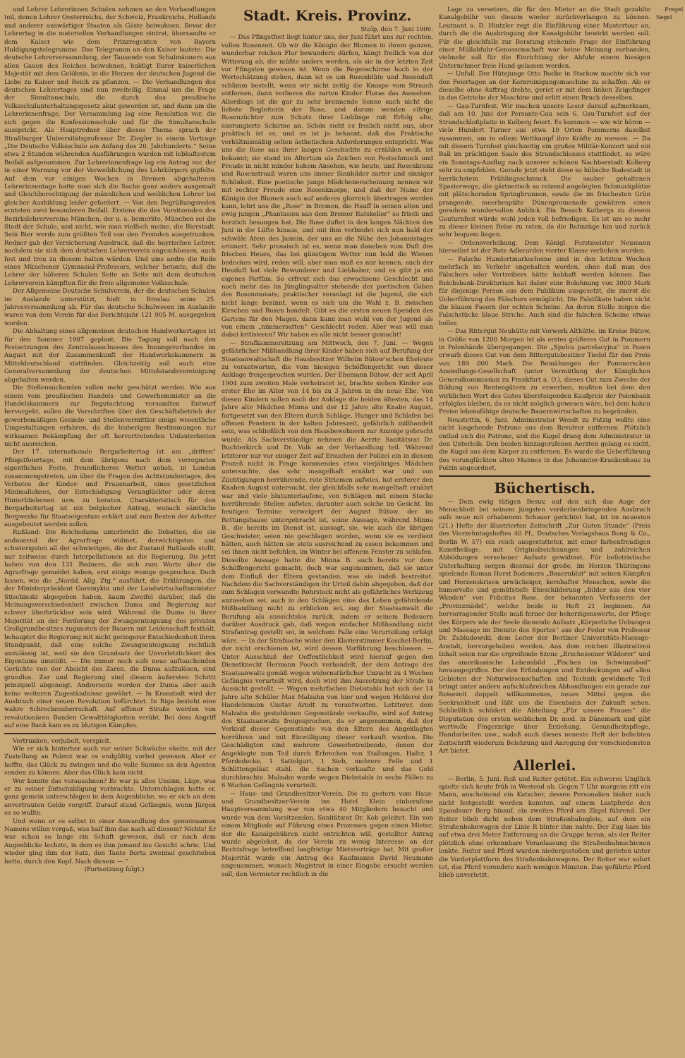und Lehrer Lehrerinnen Schulen nehmen an den Verhandlungen teil, denen Lehrer Oesterreichs, der Schweiz, Frankreichs, Hollands und anderer auswärtiger Staaten als Gäste beiwohnen. Bevor der Lehrertag in die materiellen Verhandlungen eintrat, übersandte er dem Kaiser wie dem Prinzregenten von Bayern Huldigungstelegramme. Das Telegramm an den Kaiser lautete: Die deutsche Lehrerversammlung, der Tausende von Schulmännern aus allen Gauen des Reiches beiwohnen, huldigt Eurer kaiserlichen Majestät mit dem Gelöbnis, in die Herzen der deutschen Jugend die Liebe zu Kaiser und Reich zu pflanzen. — Die Verhandlungen des deutschen Lehrertages sind nun zweiteilig. Einmal um die Frage der Simultanschule, die durch das preußische Volksschulunterhaltungsgesetz akut geworden ist, und dann um die Lehrerinnenfrage. Der Versammlung lag eine Resolution vor, die sich gegen die Konfessionsschule und für die Simultanschule ausspricht. Als Hauptredner über dieses Thema sprach der Straßburger Universitätsprofessor Dr. Ziegler in einem Vortrage „Die Deutsche Volksschule am Anfang des 20. Jahrhunderts.“ Seine etwa 2 Stunden währenden Ausführungen wurden mit lebhaftestem Beifall aufgenommen. Zur Lehrerinnenfrage lag ein Antrag vor, der in einer Warnung vor der Verweiblichung des Lehrkörpers gipfelte. Auf dem vor einigen Wochen in Bremen abgehaltenen Lehrerinnentage hatte man sich die Sache ganz anders ausgemalt und Gleichberechtigung der männlichen und weiblichen Lehrer bei gleicher Ausbildung leider gefordert. — Von den Begrüßungsreden ernteten zwei besonderen Beifall. Erstens die des Vorsitzenden des Bezirkslehrervereins München, der u. a. bemerkte, München sei die Stadt der Schule, und nicht, wie man vielfach meine, die Bierstadt. Sein Bier werde zum größten Teil von den Fremden ausgetrunken. Redner gab der Versicherung Ausdruck, daß die bayrischen Lehrer, nachdem sie sich dem deutschen Lehrerverein angeschlossen, auch fest und treu zu diesem halten würden. Und ums andre die Rede eines Münchener Gymnasial-Professors, welcher betonte, daß die Lehrer der höheren Schulen Seite an Seite mit dem deutschen Lehrerverein kämpften für die freie allgemeine Volksschule.
Der Allgemeine Deutsche Schulverein, der die deutschen Schulen im Auslande unterstützt, hielt in Breslau seine 25. Jahresversammlung ab. Für das deutsche Schulwesen im Auslande waren von dem Verein für das Berichtsjahr 121 905 M. ausgegeben worden.
Die Abhaltung eines allgemeinen deutschen Handwerkertages ist für den Sommer 1907 geplant. Die Tagung soll nach den Festsetzungen des Zentralausschusses des Innungsverbandes im August mit der Zusammenkunft der Handwerkskammern in Mitteldeutschland stattfinden. Gleichzeitig soll auch eine Generalversammlung der deutschen Mittelstandsvereinigung abgehalten werden.
Die Stellensuchenden sollen mehr geschützt werden. Wie aus einem vom preußischen Handels- und Gewerbeminister an die Handelskammern zur Begutachtung versandten Entwurf hervorgeht, sollen die Vorschriften über den Geschäftsbetrieb der gewerbsmäßigen Gesinde- und Stellenvermittler einige wesentliche Umgestaltungen erfahren, da die bisherigen Bestimmungen zur wirksamen Bekämpfung der oft hervortretenden Unlauterkeiten nicht ausreichen.
Der 17. internationale Bergarbeitertag ist am „dritten“ Pfingstfeiertage, mit dem übrigens nach dem verregneten eigentlichen Feste, freundlicheres Wetter anhob, in London zusammengetreten, um über die Fragen des Achtstundentages, des Verbotes der Kinder- und Frauenarbeit, eines gesetzlichen Minimallohnes, der Entschädigung Verunglückter oder deren Hinterbliebenen usw. zu beraten. Charakteristisch für den Bergarbeitertag ist ein belgischer Antrag, wonach sämtliche Bergwerke für Staatseigentum erklärt und zum Besten der Arbeiter ausgebeutet werden sollen.
Rußland: Die Reichsduma unterbricht die Debatten, die sie andauernd der Agrarfrage widmet, derwichtigsten und schwierigsten all der schwierigen, die der Zustand Rußlands stellt, nur zeitweise durch Interpellationen an die Regierung. Bis jetzt haben von den 131 Rednern, die sich zum Worte über die Agrarfrage gemeldet haben, erst einige wenige gesprochen. Doch lassen, wie die „Nordd. Allg. Ztg.“ ausführt, die Erklärungen, die der Ministerpräsident Goremykin und der Landwirtschaftsminister Stischinski abgegeben haben, kaum Zweifel darüber, daß die Meinungsverschiedenheit zwischen Duma und Regierung nur schwer überbrückbar sein wird. Während die Duma in ihrer Majorität an der Forderung der Zwangsenteignung des privaten Großgrundbesitzes zugunsten der Bauern mit Leidenschaft festhält, behauptet die Regierung mit nicht geringerer Entschiedenheit ihren Standpunkt, daß eine solche Zwangsenteignung rechtlich unzulässig ist, weil sie den Grundsatz der Unverletzlichkeit des Eigentums umstößt. — Die immer noch aufs neue auftauchenden Gerüchte von der Absicht des Zaren, die Duma aufzulösen, sind grundlos. Zar und Regierung sind diesem äußersten Schritt prinzipiell abgeneigt. Andrerseits werden der Duma aber auch keine weiteren Zugeständnisse gewährt. — In Kronstadt wird der Ausbruch einer neuen Revolution befürchtet. In Riga besteht eine wahre Schreckensherrschaft. Auf offener Straße werden von revolutionären Banden Gewalttätigkeiten verübt. Bei dem Angriff auf eine Bank kam es zu blutigen Kämpfen.
Vertrunken, verjubelt, verspielt.
Wie er sich hinterher auch vor seiner Schwäche ekelte, mit der Zustellung an Polenz war es endgültig vorbei gewesen. Aber er hoffte, das Glück zu zwingen und die volle Summe an den Agenten senden zu können. Aber das Glück kam nicht.
Wer konnte das vorausahnen? Es war ja alles Unsinn, Lüge, was er zu seiner Entschuldigung vorbrachte. Unterschlagen hatte er, ganz gemein unterschlagen in dem Augenblicke, wo er sich an dem anvertrauten Gelde vergriff. Darauf stand Gefängnis, wenn Jürgen es so wollte.
Und wenn er es selbst in einer Anwandlung des gemeinsamen Namens willen vergaß, was half ihm das nach all diesem? Nichts! Er war schon so lange ein Schuft gewesen, daß er nach dem Augenblicke lechzte, in dem es ihm jemand ins Gesicht schrie. Und wieder ging ihm der Satz, den Tante Berta zweimal geschrieben hatte, durch den Kopf. Nach diesem —.“
(Fortsetzung folgt.)
Stadt. Kreis. Provinz.
Stolp, den 7. Juni 1906.
— Das Pfingstfest liegt hinter uns, der Juni führt uns zur rechten, vollen Rosenzeit. Ob wir die Königin der Blumen in ihrem ganzen, wunderbar reichen Flor bewundern dürfen, hängt freilich von der Witterung ab, die müßte anders werden, als sie in der letzten Zeit vor Pfingsten gewesen ist. Wenn die Regenschirme hoch in der Wertschätzung stehen, dann ist es um Rosenblüte und Rosenduft schlimm bestellt, wenn wir nicht zeitig die Knospe vom Strauch entfernen, dann verlieren die zarten Kinder Floras das Aussehen. Allerdings ist die gar zu sehr brennende Sonne auch nicht die liebste Begleiterin der Rose, und darum wenden eifrige Rosenzüchter zum Schutz ihrer Lieblinge mit Erfolg alte, ausrangierte Schirme an. Schön sieht es freilich nicht aus, aber praktisch ist es, und es ist ja bekannt, daß das Praktische verhältnismäßig selten ästhetischen Anforderungen entspricht. Was uns die Rose aus ihrer langen Geschichte zu erzählen weiß, ist bekannt; sie stand im Altertum als Zeichen von Festschmuck und Freude in nicht minder hohem Ansehen, wie heute, und Rosenkranz und Rosenstrauß waren uns immer Sinnbilder zarter und sinniger Schönheit. Eine poetische junge Mädchenerscheinung nennen wir mit rechter Freude eine Rosenknospe, und daß der Name der Königin der Blumen auch auf anderes glorreich übertragen werden kann, lehrt uns die „Rose“ in Bremen, die Hauff in seinen alten und ewig jungen „Phantasien aus dem Bremer Ratskeller“ so frisch und herzlich besungen hat. Die Rose duftet in den langen Nächten des Juni in die Lüfte hinaus, und mit ihm verbindet sich nun bald der schwüle Atem des Jasmin, der uns an die Nähe des Johannistages erinnert. Sehr prosaisch ist es, wenn man daneben vom Duft des frischen Heues, das bei günstigem Wetter nun bald die Wiesen bedecken wird, reden will, aber man muß es nur kennen, auch der Heuduft hat viele Bewunderer und Liebhaber, und es gibt ja ein eigenes Parfüm. So erfreut sich das erwachsene Geschlecht und noch mehr das im Jünglingsalter stehende der poetischen Gaben des Rosenmonats; praktischer veranlagt ist die Jugend, die sich nicht lange besinnt, wenn es sich um die Wahl z. B. zwischen Kirschen und Rosen handelt. Gibt es die ersten neuen Spenden des Gartens für den Magen, dann kann man wohl von der Jugend als von einem „nimmersatten“ Geschlecht reden. Aber was will man dabei kritisieren? Wir haben es alle nicht besser gemacht!
— Strafkammersitzung am Mittwoch, den 7. Juni. — Wegen gefährlicher Mißhandlung ihrer Kinder haben sich auf Berufung der Staatsanwaltschaft die Hausbesitzer Wilhelm Bütow'schen Eheleute zu verantworten, die vom hiesigen Schöffengericht von dieser Anklage freigesprochen wurden. Der Ehemann Bütow, der seit April 1904 zum zweiten Male verheiratet ist, brachte sieben Kinder aus erster Ehe im Alter von 14 bis zu 3 Jahren in die neue Ehe. Von diesen Kindern sollen nach der Anklage die beiden ältesten, das 14 Jahre alte Mädchen Minna und der 12 Jahre alte Knabe August, fortgesetzt von den Eltern durch Schläge, Hunger und Schlafen bei offenen Fenstern in der kalten Jahreszeit, gefährlich mißhandelt sein, was schließlich von den Hausbewohnern zur Anzeige gebracht wurde. Als Sachverständige nehmen die Aerzte Sanitätsrat Dr. Buchterkirch und Dr. Volk an der Verhandlung teil. Während letzterer nur vor einiger Zeit auf Ersuchen der Polizei ein in diesem Prozeß nicht in Frage kommendes etwa vierjähriges Mädchen untersuchte, das sehr mangelhaft ernährt war und von Züchtigungen herrührende, rote Striemen aufwies, hat ersterer den Knaben August untersucht, der gleichfalls sehr mangelhaft ernährt war und viele blutunterlaufene, von Schlägen mit einem Stocke herrührende Stellen aufwies, darunter auch solche im Gesicht. Im heutigen Termine verweigert der August Bütow, der im Rettungshause untergebracht ist, seine Aussage, während Minna B., die bereits im Dienst ist, aussagt, sie, wie auch die übrigen Geschwister, seien nie geschlagen worden, wenn sie es verdient hätten, auch hätten sie stets ausreichend zu essen bekommen und sei ihnen nicht befohlen, im Winter bei offenem Fenster zu schlafen. Dieselbe Aussage hatte die Minna B. auch bereits vor dem Schöffengericht gemacht, doch war angenommen, daß sie unter dem Einfluß der Eltern gestanden, was sie indeß bestreitet. Nachdem die Sachverständigen ihr Urteil dahin abgegeben, daß der zum Schlagen verwandte Rohrstock nicht als gefährliches Werkzeug anzusehen sei, auch in den Schlägen eine das Leben gefährdende Mißhandlung nicht zu erblicken sei, zog der Staatsanwalt die Berufung als aussichtslos zurück, indem er seinem Bedauern darüber Ausdruck gab, daß wegen einfacher Mißhandlung nicht Strafantrag gestellt sei, in welchem Falle eine Verurteilung erfolgt wäre. — In der Strafsache wider den Klavierstimmer Koschel-Berlin, der nicht erschienen ist, wird dessen Vorführung beschlossen. — Unter Ausschluß der Oeffentlichkeit wird hierauf gegen den Dienstknecht Hermann Pooch verhandelt, der dem Antrage des Staatsanwalts gemäß wegen widernatürlicher Unzucht zu 4 Wochen Gefängnis verurteilt wird, doch wird ihm Aussetzung der Strafe in Aussicht gestellt. — Wegen mehrfachen Diebstahls hat sich der 14 Jahre alte Schüler Max Malzahn von hier und wegen Hehlerei der Handelsmann Gustav Arndt zu verantworten. Letzterer, dem Malzahn die gestohlenen Gegenstände verkaufte, wird auf Antrag des Staatsanwalts freigesprochen, da er angenommen, daß der Verkauf dieser Gegenstände von den Eltern des Angeklagten herrühren und mit Einwilligung dieser verkauft wurden. Die Geschädigten sind mehrere Gewerbetreibende, denen der Angeklagte zum Teil durch Erbrechen von Stallungen, Hafer, 1 Pferdedecke, 1 Sattelgurt, 1 Sieb, mehrere Felle und 1 Schlittengeläut stahl, die Sachen verkaufte und das Geld durchbrachte. Malzahn wurde wegen Diebstahls in sechs Fällen zu 6 Wochen Gefängnis verurteilt.
— Haus- und Grundbesitzer-Verein. Die zu gestern vom Haus- und Grundbesitzer-Verein ins Hotel Klein einberufene Hauptversammlung war von etwa 40 Mitgliedern besucht und wurde von dem Vorsitzenden, Sanitätsrat Dr. Kob geleitet. Ein von einem Mitgliede auf Führung eines Prozesses gegen einen Mieter, der die Kanalgebühren nicht entrichten will, gestellter Antrag wurde abgelehnt, da der Verein zu wenig Interesse an der Rechtsfrage betreffend langfristige Mietsverträge hat. Mit großer Majorität wurde ein Antrag des Kaufmanns David Neumann angenommen, wonach Magistrat in einer Eingabe ersucht werden soll, den Vermieter rechtlich in die
Lage zu versetzen, die für den Mieter an die Stadt gezahlte Kanalgebühr von diesem wieder zurückverlangen zu können. Leutnant a. D. Hintzler regt die Einführung einer Mustertour an, durch die die Ausbringung der Kanalgebühr bewirkt werden soll. Für die gleichfalls zur Beratung stehende Frage der Einführung einer Müllabfuhr-Genossenschaft war keine Meinung vorhanden, vielmehr soll für die Einrichtung der Abfuhr einem hiesigen Unternehmer freie Hand gelassen werden.
— Unfall. Der Hütejunge Otto Bodke in Starkow machte sich vor den Feiertagen an der Kornreinigungsmaschine zu schaffen. Als er dieselbe ohne Auftrag drehte, geriet er mit dem linken Zeigefinger in das Getriebe der Maschine und erlitt einen Bruch desselben.
— Gau-Turnfest. Wir machen unsere Leser darauf aufmerksam, daß am 10. Juni der Persante-Gau sein 6. Gau-Turnfest auf der Strandschloßplatte in Kolberg feiert. Es kommen — wie wir hören — viele Hundert Turner aus etwa 10 Orten Pommerns daselbst zusammen, um in edlem Wettkampf ihre Kräfte zu messen. — Da mit diesem Turnfest gleichzeitig ein großes Militär-Konzert und ein Ball im prächtigen Saale des Strandschlosses stattfindet, so wäre ein Sonntags-Ausflug nach unserer schönen Nachbarstadt Kolberg sehr zu empfehlen. Gerade jetzt steht diese so hübsche Badestadt in herrlichstem Frühlingsschmuck. Die sauber gehaltenen Spazierwege, die gärtnerisch so reizend angelegten Schmuckplätze mit plätschernden Springbrunnen, sowie die im frischesten Grün prangende, meerbespülte Dünenpromenade gewähren einen geradezu wundervollen Anblick. Ein Besuch Kolbergs zu diesem Gauturnfest würde wohl jeden voll befriedigen. Es ist um so mehr zu dieser kleinen Reise zu raten, da die Bahnzüge hin und zurück sehr bequem liegen.
— Ordensverleihung. Dem Königl. Forstmeister Neumann hierselbst ist der Rote Adlerorden vierter Klasse verliehen worden.
— Falsche Hundertmarkscheine sind in den letzten Wochen mehrfach im Verkehr angehalten worden, ohne daß man des Fälschers oder Vertreibers hätte habhaft werden können. Das Reichsbank-Direktorium hat daher eine Belohnung von 3000 Mark für diejenige Person aus dem Publikum ausgesetzt, die zuerst die Ueberführung des Fälschers ermöglicht. Die Falsifikate haben nicht die blauen Fasern der echten Scheine. An deren Stelle zeigen die Falschstücke blaue Striche. Auch sind die falschen Scheine etwas heller.
— Das Rittergut Neuhütte mit Vorwerk Althütte, im Kreise Bütow, in Größe von 1200 Morgen ist als erstes größeres Gut in Pommern in Polenhände übergegangen. Die „Spolca parcelacyjna“ in Posen erwarb dieses Gut von dem Rittergutsbesitzer Tiedel für den Preis von 189 000 Mark. Die Bemühungen der Pommerschen Ansiedlungs-Gesellschaft (unter Vermittlung der Königlichen Generalkommission zu Frankfurt a. O.), dieses Gut zum Zwecke der Bildung von Rentengütern zu erwerben, mußten bei dem den wirklichen Wert des Gutes übersteigenden Kaufpreis der Polenbank erfolglos bleiben, da es nicht möglich gewesen wäre, bei dem hohen Preise lebensfähige deutsche Bauernwirtschaften zu begründen.
Neustettin, 6. Juni. Administrator Wendt zu Patzig wollte eine nicht losgehende Patrone aus dem Revolver entfernen. Plötzlich entlud sich die Patrone, und die Kugel drang dem Administrator in den Unterleib. Den beiden hinzugerufenen Aerzten gelang es nicht, die Kugel aus dem Körper zu entfernen. Es wurde die Ueberführung des verunglückten alten Mannes in das Johanniter-Krankenhaus zu Polzin angeordnet.
Büchertisch.
— Dem ewig tätigen Besuv, auf den sich das Auge der Menschheit bei seinem jüngsten verderbenbringenden Ausbruch aufs neue mit erhabenem Schauer gerichtet hat, ist im neuesten (21.) Hefte der illustrierten Zeitschrift „Zur Guten Stunde“ (Preis des Vierzehntagsheftes 40 Pf., Deutsches Verlagshaus Bong & Co., Berlin W. 57) ein reich ausgestatteter, mit einer farbenfreudigen Kunstbeilage, mit Originalzeichnungen und zahlreichen Abbildungen versehener Aufsatz gewidmet. Für belletristische Unterhaltung sorgen diesmal der große, im Herzen Thüringens spielende Roman Horst Bodemers „Bauernblut“ mit seinen Kämpfen und Herzenskrisen urwüchsiger, kernhafter Menschen, sowie die humorvolle und gemütstiefe Eheschilderung „Bilder aus den vier Wänden“ von Felicitas Rose, der bekannten Verfasserin der „Provinzmädel“, welche beide in Heft 21 beginnen. An hervorragender Stelle muß ferner der beherzigenswerte, der Pflege des Körpers wie der Seele dienende Aufsatz „Körperliche Uebungen und Massage im Dienste des Sportes“ aus der Feder von Professor Dr. Zabludowski, dem Leiter der Berliner Universitäts-Massage-Anstalt, hervorgehoben werden. Aus dem reichen illustrativen Inhalt seien nur die ergreifende Szene „Erschossener Wilderer“ und das amerikanische Lebensbild „Fischen im Schwimmbad“ herausgegriffen. Der den Erfindungen und Entdeckungen auf allen Gebieten der Naturwissenschaften und Technik gewidmete Teil bringt unter andern aufschlußreichen Abhandlungen ein gerade zur Reisezeit doppelt willkommenes, neues Mittel gegen die Seekrankheit und läßt uns die Eisenbahn der Zukunft sehen. Schließlich schildert die Abteilung „Für unsere Frauen“ die Disputation des ersten weiblichen Dr. med. in Dänemark und gibt wertvolle Fingerzeige über Erziehung, Gesundheitspflege, Handarbeiten usw., sodaß auch dieses neueste Heft der beliebten Zeitschrift wiederum Belehrung und Anregung der verschiedensten Art bietet.
Allerlei.
— Berlin, 5. Juni. Roß und Reiter getötet. Ein schweres Unglück spielte sich heute früh in Westend ab. Gegen 7 Uhr morgens ritt ein Mann, anscheinend ein Kutscher, dessen Personalien bisher noch nicht festgestellt werden konnten, auf einem Lastpferde den Spandauer Berg hinauf, ein zweites Pferd am Zügel führend. Der Reiter blieb dicht neben dem Straßenbahngleis, auf dem ein Straßenbahnwagen der Linie R hinter ihm nahte. Der Zug kam bis auf etwa drei Meter Entfernung an die Gruppe heran, als der Reiter plötzlich ohne erkennbare Veranlassung die Straßenbahnschienen lenkte. Reiter und Pferd wurden niedergestoßen und gerieten unter die Vorderplattform des Straßenbahnwagens. Der Reiter war sofort tot, das Pferd verendete nach wenigen Minuten. Das geführte Pferd blieb unverletzt.
Pregel Segel